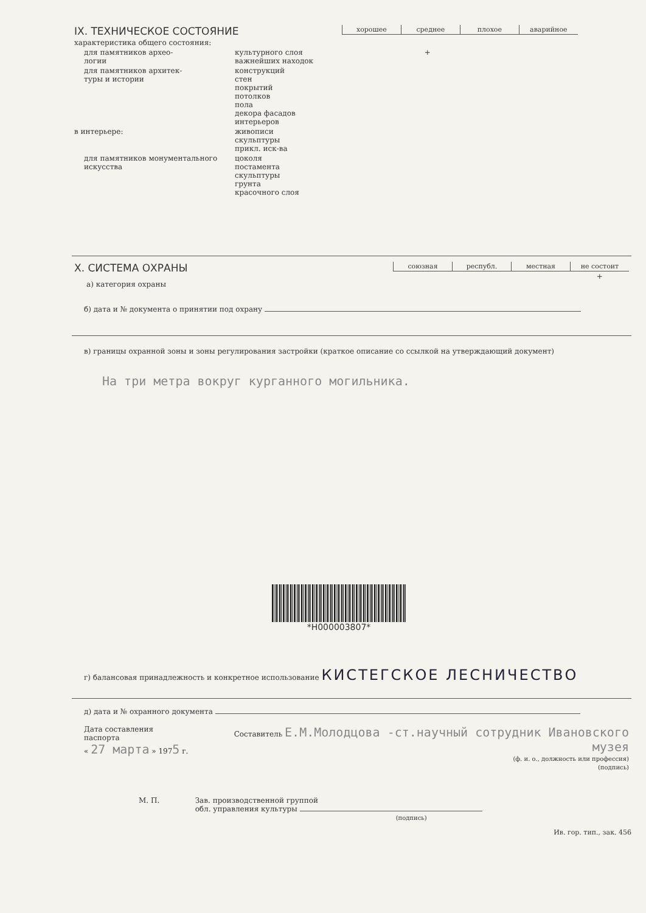| IX. ТЕХНИЧЕСКОЕ СОСТОЯНИЕ | | | / хорошее / среднее / плохое / аварийное / / --- / --- / --- / --- / |
| характеристика общего состояния: | | | |
| для памятников архео- логии | культурного слоя важнейших находок | | + |
| для памятников архитек- туры и истории | конструкций стен покрытий потолков пола декора фасадов интерьеров | | |
| в интерьере: | живописи скульптуры прикл. иск-ва | | |
| для памятников монументального искусства | цоколя постамента скульптуры грунта красочного слоя | | |
| X. СИСТЕМА ОХРАНЫ а) категория охраны | / союзная / республ. / местная / не состоит / / --- / --- / --- / --- / / / / / + / |
б) дата и № документа о принятии под охрану
в) границы охранной зоны и зоны регулирования застройки (краткое описание со ссылкой на утверждающий документ)
На три метра вокруг курганного могильника.
*H000003807*
г) балансовая принадлежность и конкретное использование КИСТЕГСКОЕ ЛЕСНИЧЕСТВО
д) дата и № охранного документа
| Дата составления паспорта « 27 марта » 197 5 г. | Составитель Е.М.Молодцова -ст.научный сотрудник Ивановского музея (ф. и. о., должность или профессия) (подпись) |
| М. П. | Зав. производственной группой обл. управления культуры (подпись) |
Ив. гор. тип., зак. 456